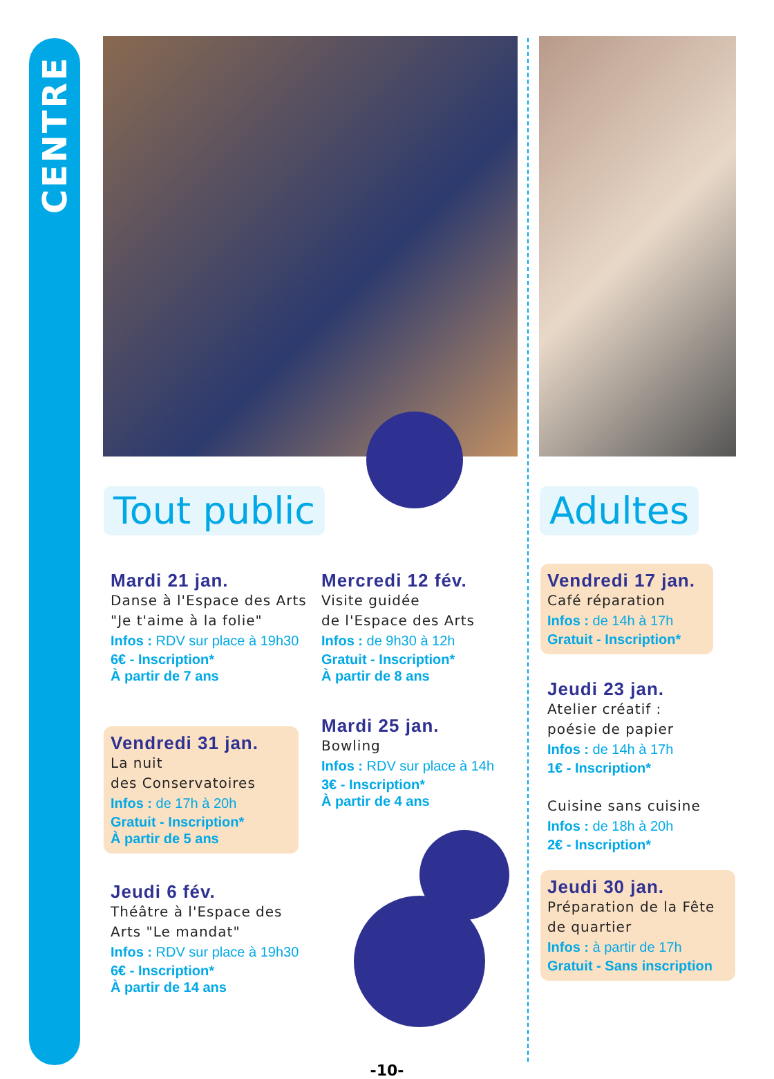CENTRE
Tout public Adultes
Mardi 21 jan.
Danse à l'Espace des Arts "Je t'aime à la folie"
Infos : RDV sur place à 19h30
6€ - Inscription*
À partir de 7 ans
Vendredi 31 jan.
La nuit
des Conservatoires
Infos : de 17h à 20h
Gratuit - Inscription*
À partir de 5 ans
Jeudi 6 fév.
Théâtre à l'Espace des Arts "Le mandat"
Infos : RDV sur place à 19h30
6€ - Inscription*
À partir de 14 ans
Mercredi 12 fév.
Visite guidée
de l'Espace des Arts
Infos : de 9h30 à 12h
Gratuit - Inscription*
À partir de 8 ans
Mardi 25 jan.
Bowling
Infos : RDV sur place à 14h
3€ - Inscription*
À partir de 4 ans
Vendredi 17 jan.
Café réparation
Infos : de 14h à 17h
Gratuit - Inscription*
Jeudi 23 jan.
Atelier créatif :
poésie de papier
Infos : de 14h à 17h
1€ - Inscription*
Cuisine sans cuisine
Infos : de 18h à 20h
2€ - Inscription*
Jeudi 30 jan.
Préparation de la Fête de quartier
Infos : à partir de 17h
Gratuit - Sans inscription
-10-